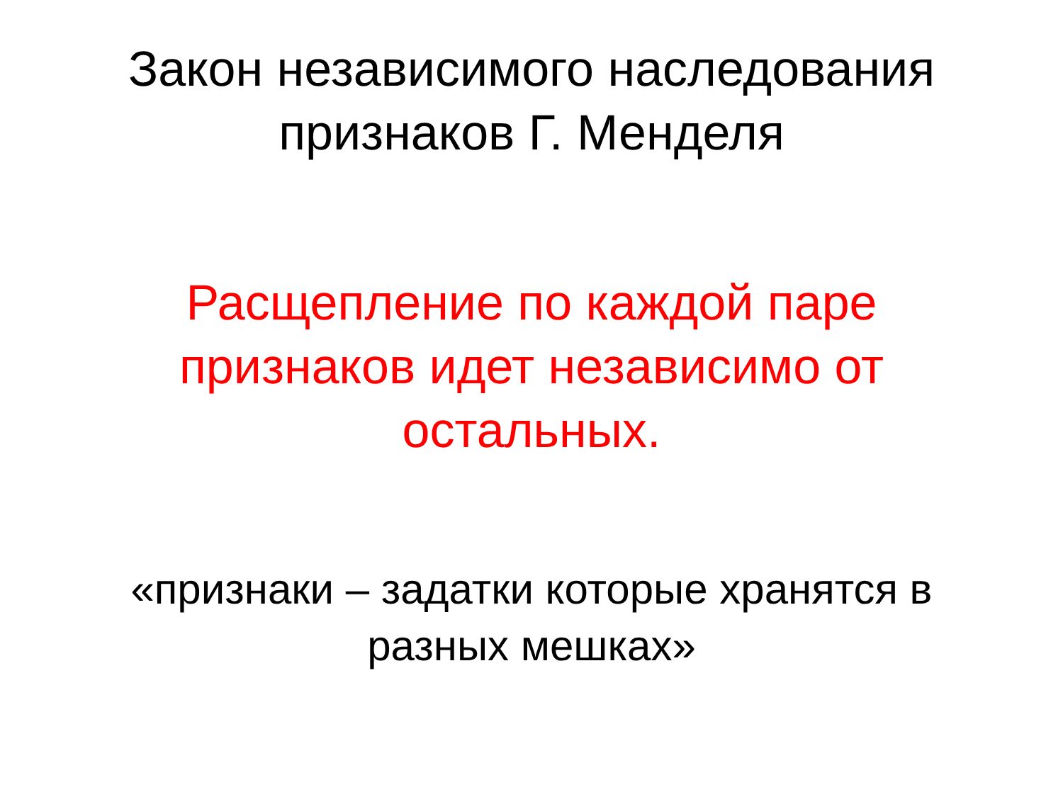Закон независимого наследования
признаков Г. Менделя
Расщепление по каждой паре
признаков идет независимо от
остальных.
«признаки – задатки которые хранятся в
разных мешках»